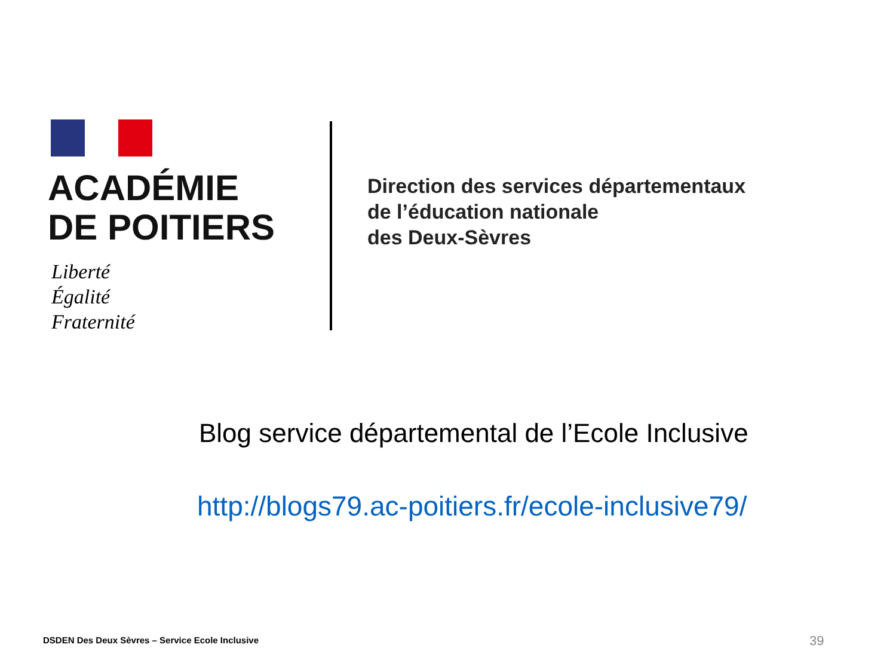ACADÉMIE
DE POITIERS
Liberté
Égalité
Fraternité
Direction des services départementaux
de l’éducation nationale
des Deux-Sèvres
Blog service départemental de l’Ecole Inclusive
http://blogs79.ac-poitiers.fr/ecole-inclusive79/
DSDEN Des Deux Sèvres – Service Ecole Inclusive
39